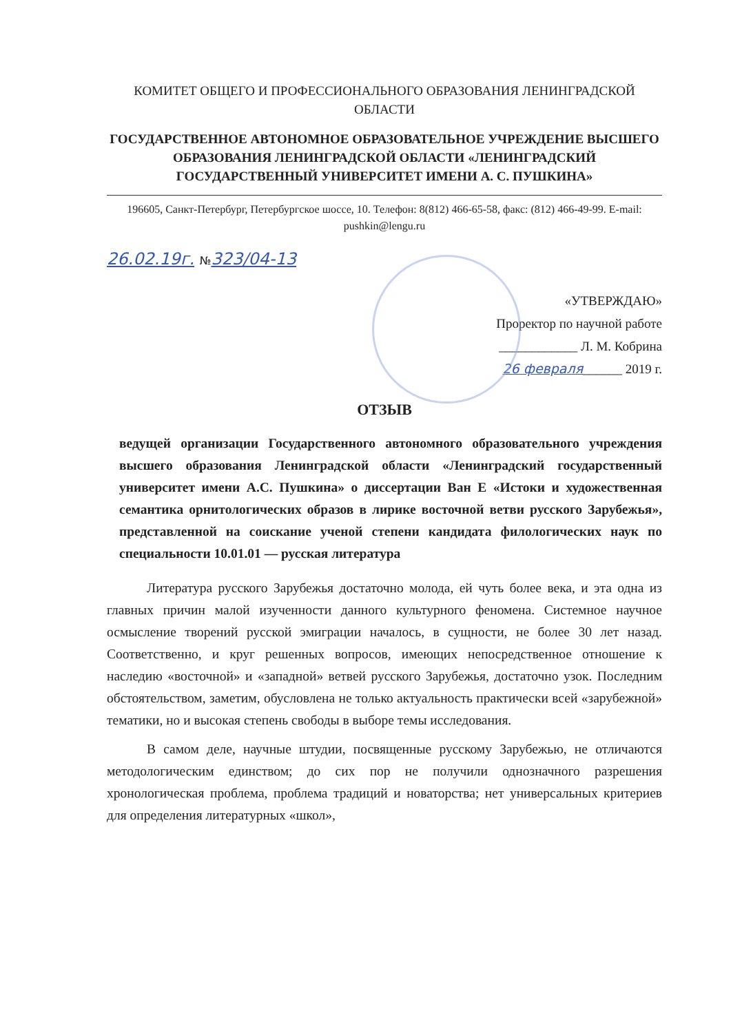КОМИТЕТ ОБЩЕГО И ПРОФЕССИОНАЛЬНОГО ОБРАЗОВАНИЯ ЛЕНИНГРАДСКОЙ ОБЛАСТИ
ГОСУДАРСТВЕННОЕ АВТОНОМНОЕ ОБРАЗОВАТЕЛЬНОЕ УЧРЕЖДЕНИЕ ВЫСШЕГО ОБРАЗОВАНИЯ ЛЕНИНГРАДСКОЙ ОБЛАСТИ «ЛЕНИНГРАДСКИЙ ГОСУДАРСТВЕННЫЙ УНИВЕРСИТЕТ ИМЕНИ А. С. ПУШКИНА»
196605, Санкт-Петербург, Петербургское шоссе, 10. Телефон: 8(812) 466-65-58, факс: (812) 466-49-99. E-mail: pushkin@lengu.ru
26.02.19г. №323/04-13
«УТВЕРЖДАЮ»
Проректор по научной работе
____________ Л. М. Кобрина
26 февраля______ 2019 г.
ОТЗЫВ
ведущей организации Государственного автономного образовательного учреждения высшего образования Ленинградской области «Ленинградский государственный университет имени А.С. Пушкина» о диссертации Ван Е «Истоки и художественная семантика орнитологических образов в лирике восточной ветви русского Зарубежья», представленной на соискание ученой степени кандидата филологических наук по специальности 10.01.01 — русская литература
Литература русского Зарубежья достаточно молода, ей чуть более века, и эта одна из главных причин малой изученности данного культурного феномена. Системное научное осмысление творений русской эмиграции началось, в сущности, не более 30 лет назад. Соответственно, и круг решенных вопросов, имеющих непосредственное отношение к наследию «восточной» и «западной» ветвей русского Зарубежья, достаточно узок. Последним обстоятельством, заметим, обусловлена не только актуальность практически всей «зарубежной» тематики, но и высокая степень свободы в выборе темы исследования.
В самом деле, научные штудии, посвященные русскому Зарубежью, не отличаются методологическим единством; до сих пор не получили однозначного разрешения хронологическая проблема, проблема традиций и новаторства; нет универсальных критериев для определения литературных «школ»,